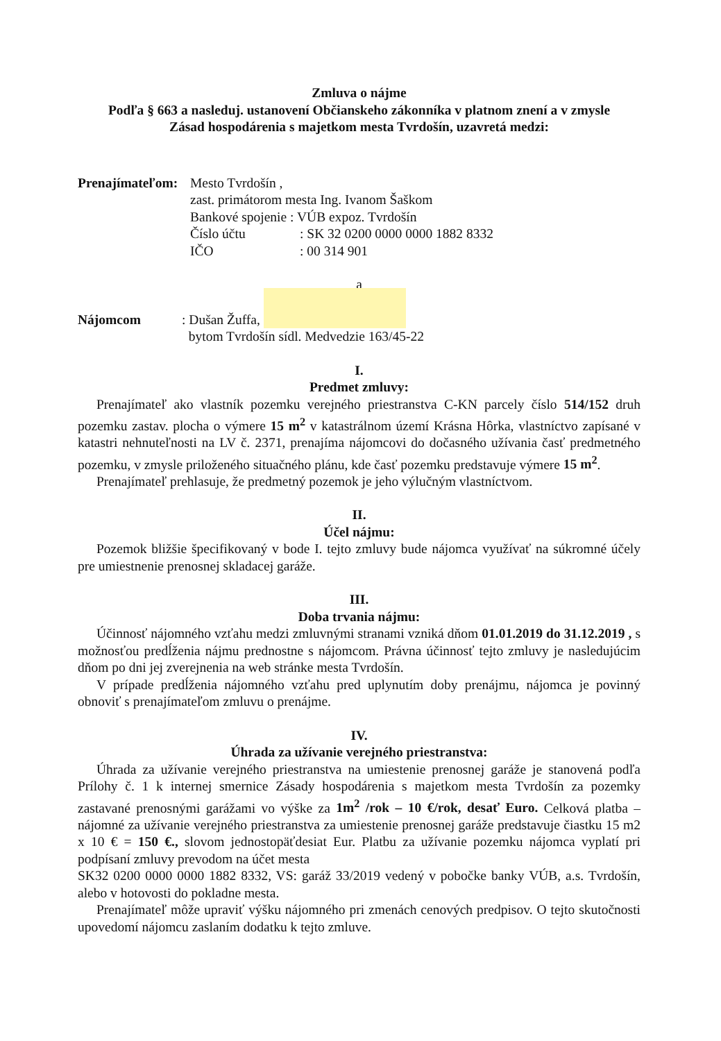Zmluva o nájme
Podľa § 663 a nasleduj. ustanovení Občianskeho zákonníka v platnom znení a v zmysle
Zásad hospodárenia s majetkom mesta Tvrdošín, uzavretá medzi:
Prenajímateľom:
Mesto Tvrdošín ,
zast. primátorom mesta Ing. Ivanom Šaškom
Bankové spojenie : VÚB expoz. Tvrdošín
Číslo účtu : SK 32 0200 0000 0000 1882 8332
IČO : 00 314 901
a
Nájomcom : Dušan Žuffa,
bytom Tvrdošín sídl. Medvedzie 163/45-22
I.
Predmet zmluvy:
Prenajímateľ ako vlastník pozemku verejného priestranstva C-KN parcely číslo 514/152 druh pozemku zastav. plocha o výmere 15 m<sup>2</sup> v katastrálnom území Krásna Hôrka, vlastníctvo zapísané v katastri nehnuteľnosti na LV č. 2371, prenajíma nájomcovi do dočasného užívania časť predmetného pozemku, v zmysle priloženého situačného plánu, kde časť pozemku predstavuje výmere 15 m<sup>2</sup>.
Prenajímateľ prehlasuje, že predmetný pozemok je jeho výlučným vlastníctvom.
II.
Účel nájmu:
Pozemok bližšie špecifikovaný v bode I. tejto zmluvy bude nájomca využívať na súkromné účely pre umiestnenie prenosnej skladacej garáže.
III.
Doba trvania nájmu:
Účinnosť nájomného vzťahu medzi zmluvnými stranami vzniká dňom 01.01.2019 do 31.12.2019 , s možnosťou predĺženia nájmu prednostne s nájomcom. Právna účinnosť tejto zmluvy je nasledujúcim dňom po dni jej zverejnenia na web stránke mesta Tvrdošín.
V prípade predĺženia nájomného vzťahu pred uplynutím doby prenájmu, nájomca je povinný obnoviť s prenajímateľom zmluvu o prenájme.
IV.
Úhrada za užívanie verejného priestranstva:
Úhrada za užívanie verejného priestranstva na umiestenie prenosnej garáže je stanovená podľa Prílohy č. 1 k internej smernice Zásady hospodárenia s majetkom mesta Tvrdošín za pozemky zastavané prenosnými garážami vo výške za 1m<sup>2</sup> /rok – 10 €/rok, desať Euro. Celková platba – nájomné za užívanie verejného priestranstva za umiestenie prenosnej garáže predstavuje čiastku 15 m2 x 10 € = 150 €., slovom jednostopäťdesiat Eur. Platbu za užívanie pozemku nájomca vyplatí pri podpísaní zmluvy prevodom na účet mesta
SK32 0200 0000 0000 1882 8332, VS: garáž 33/2019 vedený v pobočke banky VÚB, a.s. Tvrdošín, alebo v hotovosti do pokladne mesta.
Prenajímateľ môže upraviť výšku nájomného pri zmenách cenových predpisov. O tejto skutočnosti upovedomí nájomcu zaslaním dodatku k tejto zmluve.